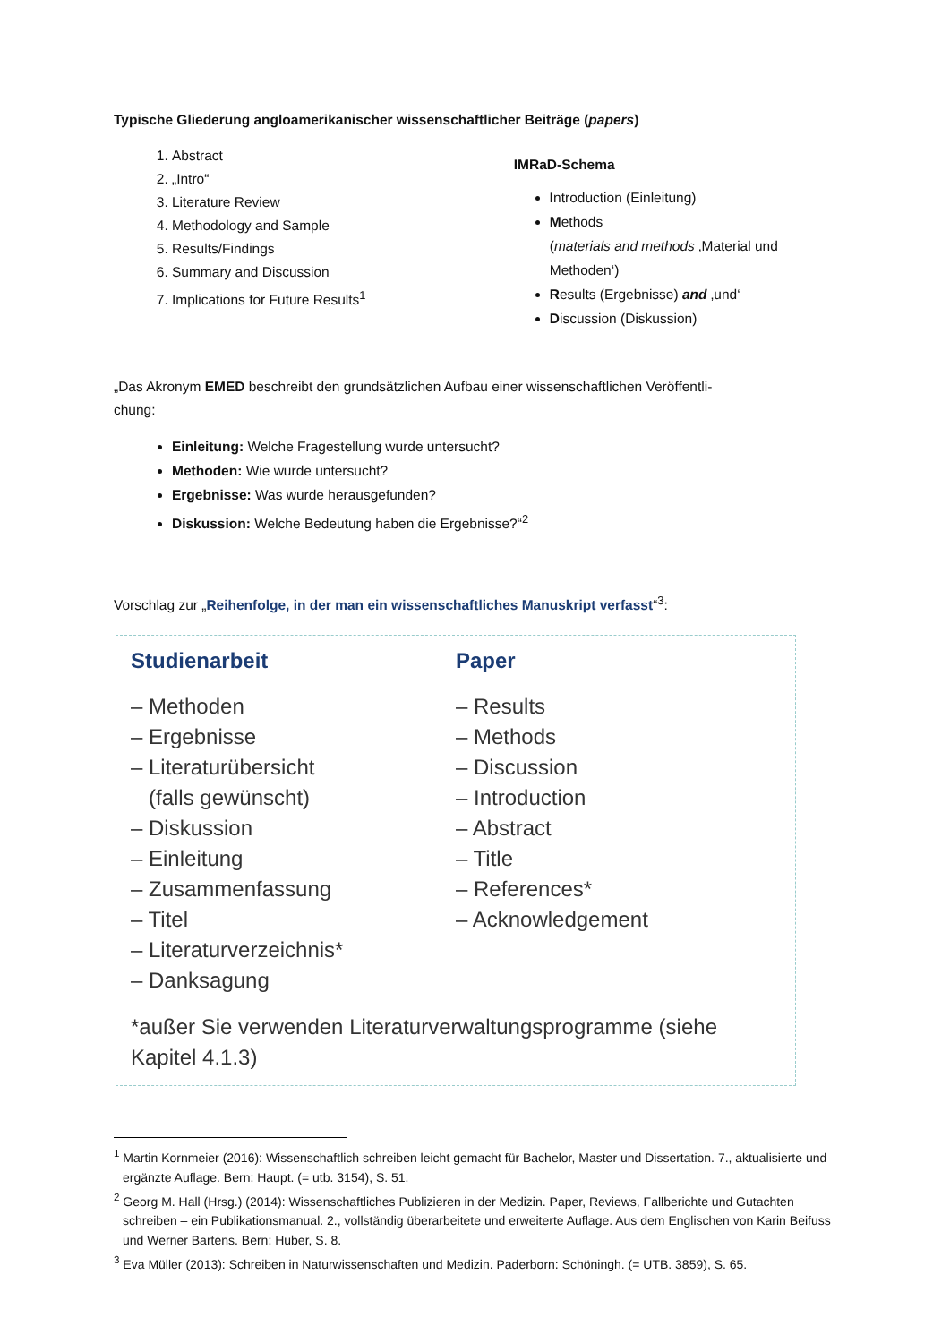Typische Gliederung angloamerikanischer wissenschaftlicher Beiträge (papers)
1. Abstract
2. „Intro“
3. Literature Review
4. Methodology and Sample
5. Results/Findings
6. Summary and Discussion
7. Implications for Future Results<sup>1</sup>
IMRaD-Schema
Introduction (Einleitung)
Methods
(materials and methods ‚Material und Methoden‘)
Results (Ergebnisse) and ‚und‘
Discussion (Diskussion)
„Das Akronym EMED beschreibt den grundsätzlichen Aufbau einer wissenschaftlichen Veröffentli-
chung:
Einleitung: Welche Fragestellung wurde untersucht?
Methoden: Wie wurde untersucht?
Ergebnisse: Was wurde herausgefunden?
Diskussion: Welche Bedeutung haben die Ergebnisse?“<sup>2</sup>
Vorschlag zur „Reihenfolge, in der man ein wissenschaftliches Manuskript verfasst“<sup>3</sup>:
Studienarbeit
– Methoden
– Ergebnisse
– Literaturübersicht
(falls gewünscht)
– Diskussion
– Einleitung
– Zusammenfassung
– Titel
– Literaturverzeichnis*
– Danksagung
Paper
– Results
– Methods
– Discussion
– Introduction
– Abstract
– Title
– References*
– Acknowledgement
*außer Sie verwenden Literaturverwaltungsprogramme (siehe Kapitel 4.1.3)
<sup>1</sup> Martin Kornmeier (2016): Wissenschaftlich schreiben leicht gemacht für Bachelor, Master und Dissertation. 7., aktualisierte und ergänzte Auflage. Bern: Haupt. (= utb. 3154), S. 51.
<sup>2</sup> Georg M. Hall (Hrsg.) (2014): Wissenschaftliches Publizieren in der Medizin. Paper, Reviews, Fallberichte und Gutachten schreiben – ein Publikationsmanual. 2., vollständig überarbeitete und erweiterte Auflage. Aus dem Englischen von Karin Beifuss und Werner Bartens. Bern: Huber, S. 8.
<sup>3</sup> Eva Müller (2013): Schreiben in Naturwissenschaften und Medizin. Paderborn: Schöningh. (= UTB. 3859), S. 65.